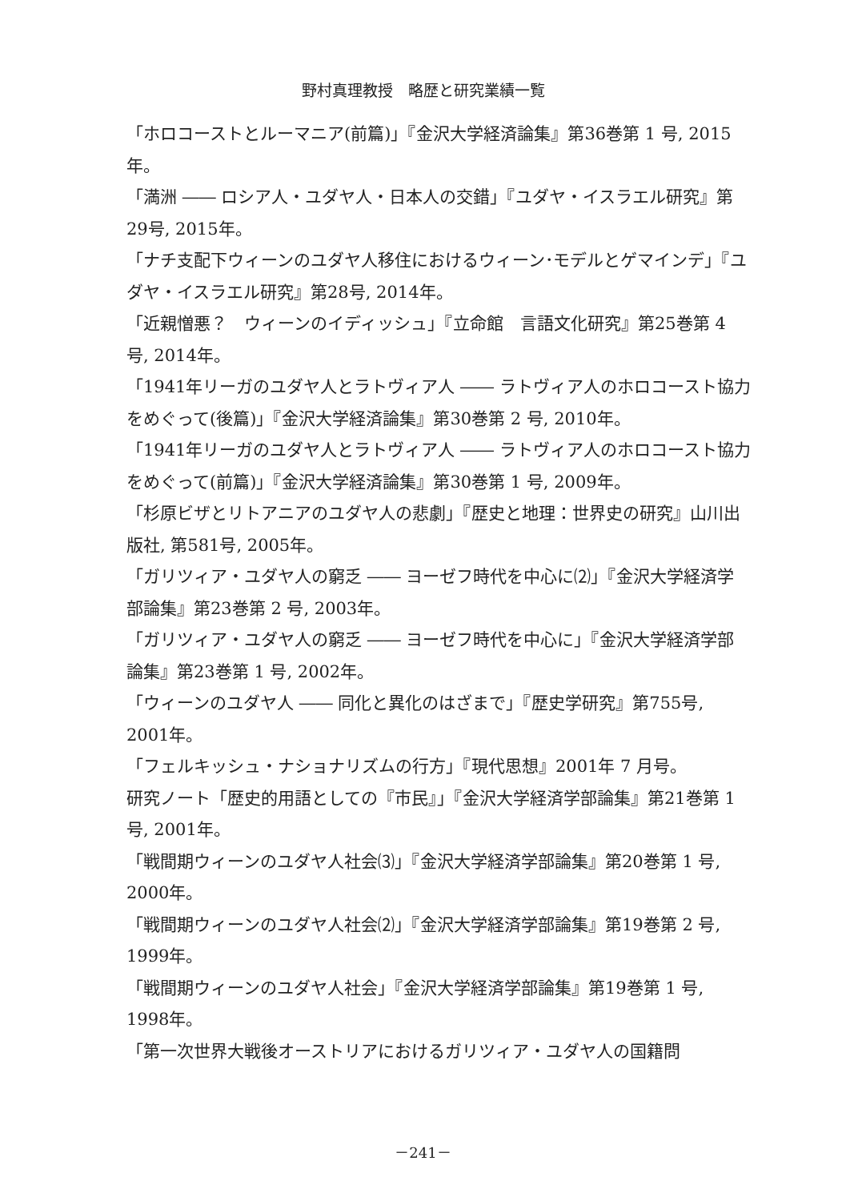野村真理教授　略歴と研究業績一覧
「ホロコーストとルーマニア(前篇)」『金沢大学経済論集』第36巻第 1 号, 2015年。
「満洲 ―― ロシア人・ユダヤ人・日本人の交錯」『ユダヤ・イスラエル研究』第29号, 2015年。
「ナチ支配下ウィーンのユダヤ人移住におけるウィーン･モデルとゲマインデ」『ユダヤ・イスラエル研究』第28号, 2014年。
「近親憎悪？　ウィーンのイディッシュ」『立命館　言語文化研究』第25巻第 4 号, 2014年。
「1941年リーガのユダヤ人とラトヴィア人 ―― ラトヴィア人のホロコースト協力をめぐって(後篇)」『金沢大学経済論集』第30巻第 2 号, 2010年。
「1941年リーガのユダヤ人とラトヴィア人 ―― ラトヴィア人のホロコースト協力をめぐって(前篇)」『金沢大学経済論集』第30巻第 1 号, 2009年。
「杉原ビザとリトアニアのユダヤ人の悲劇」『歴史と地理：世界史の研究』山川出版社, 第581号, 2005年。
「ガリツィア・ユダヤ人の窮乏 ―― ヨーゼフ時代を中心に⑵」『金沢大学経済学部論集』第23巻第 2 号, 2003年。
「ガリツィア・ユダヤ人の窮乏 ―― ヨーゼフ時代を中心に」『金沢大学経済学部論集』第23巻第 1 号, 2002年。
「ウィーンのユダヤ人 ―― 同化と異化のはざまで」『歴史学研究』第755号, 2001年。
「フェルキッシュ・ナショナリズムの行方」『現代思想』2001年 7 月号。
研究ノート「歴史的用語としての『市民』」『金沢大学経済学部論集』第21巻第 1 号, 2001年。
「戦間期ウィーンのユダヤ人社会⑶」『金沢大学経済学部論集』第20巻第 1 号, 2000年。
「戦間期ウィーンのユダヤ人社会⑵」『金沢大学経済学部論集』第19巻第 2 号, 1999年。
「戦間期ウィーンのユダヤ人社会」『金沢大学経済学部論集』第19巻第 1 号, 1998年。
「第一次世界大戦後オーストリアにおけるガリツィア・ユダヤ人の国籍問
－241－